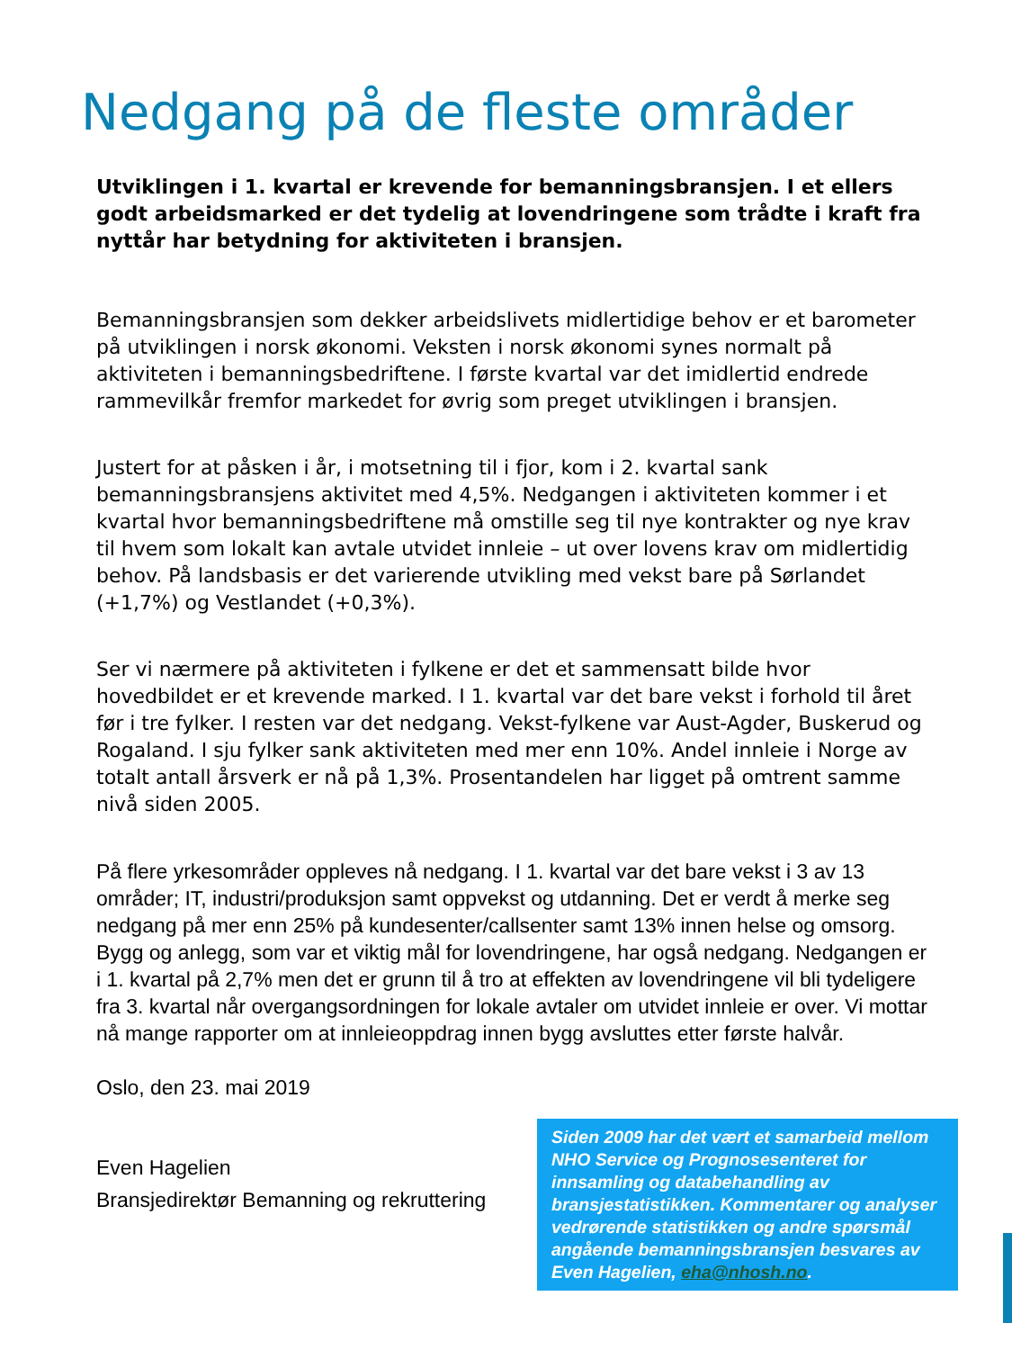Nedgang på de fleste områder
Utviklingen i 1. kvartal er krevende for bemanningsbransjen. I et ellers godt arbeidsmarked er det tydelig at lovendringene som trådte i kraft fra nyttår har betydning for aktiviteten i bransjen.
Bemanningsbransjen som dekker arbeidslivets midlertidige behov er et barometer på utviklingen i norsk økonomi. Veksten i norsk økonomi synes normalt på aktiviteten i bemanningsbedriftene. I første kvartal var det imidlertid endrede rammevilkår fremfor markedet for øvrig som preget utviklingen i bransjen.
Justert for at påsken i år, i motsetning til i fjor, kom i 2. kvartal sank bemanningsbransjens aktivitet med 4,5%. Nedgangen i aktiviteten kommer i et kvartal hvor bemanningsbedriftene må omstille seg til nye kontrakter og nye krav til hvem som lokalt kan avtale utvidet innleie – ut over lovens krav om midlertidig behov. På landsbasis er det varierende utvikling med vekst bare på Sørlandet (+1,7%) og Vestlandet (+0,3%).
Ser vi nærmere på aktiviteten i fylkene er det et sammensatt bilde hvor hovedbildet er et krevende marked. I 1. kvartal var det bare vekst i forhold til året før i tre fylker. I resten var det nedgang. Vekst-fylkene var Aust-Agder, Buskerud og Rogaland. I sju fylker sank aktiviteten med mer enn 10%. Andel innleie i Norge av totalt antall årsverk er nå på 1,3%. Prosentandelen har ligget på omtrent samme nivå siden 2005.
På flere yrkesområder oppleves nå nedgang. I 1. kvartal var det bare vekst i 3 av 13 områder; IT, industri/produksjon samt oppvekst og utdanning. Det er verdt å merke seg nedgang på mer enn 25% på kundesenter/callsenter samt 13% innen helse og omsorg. Bygg og anlegg, som var et viktig mål for lovendringene, har også nedgang. Nedgangen er i 1. kvartal på 2,7% men det er grunn til å tro at effekten av lovendringene vil bli tydeligere fra 3. kvartal når overgangsordningen for lokale avtaler om utvidet innleie er over. Vi mottar nå mange rapporter om at innleieoppdrag innen bygg avsluttes etter første halvår.
Oslo, den 23. mai 2019
Even Hagelien
Bransjedirektør Bemanning og rekruttering
Siden 2009 har det vært et samarbeid mellom NHO Service og Prognosesenteret for innsamling og databehandling av bransjestatistikken. Kommentarer og analyser vedrørende statistikken og andre spørsmål angående bemanningsbransjen besvares av Even Hagelien, eha@nhosh.no.